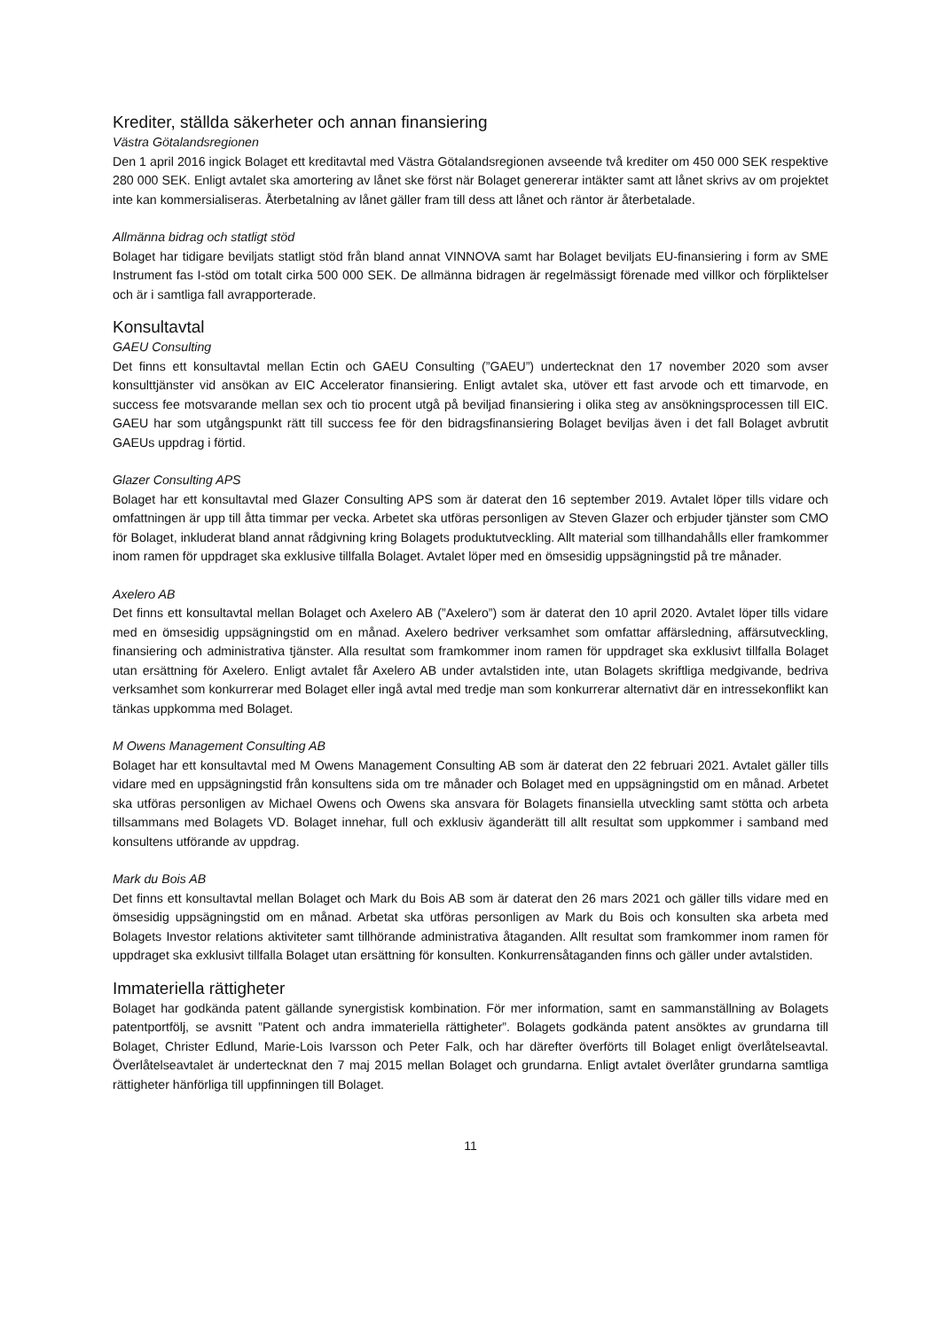Krediter, ställda säkerheter och annan finansiering
Västra Götalandsregionen
Den 1 april 2016 ingick Bolaget ett kreditavtal med Västra Götalandsregionen avseende två krediter om 450 000 SEK respektive 280 000 SEK. Enligt avtalet ska amortering av lånet ske först när Bolaget genererar intäkter samt att lånet skrivs av om projektet inte kan kommersialiseras. Återbetalning av lånet gäller fram till dess att lånet och räntor är återbetalade.
Allmänna bidrag och statligt stöd
Bolaget har tidigare beviljats statligt stöd från bland annat VINNOVA samt har Bolaget beviljats EU-finansiering i form av SME Instrument fas I-stöd om totalt cirka 500 000 SEK. De allmänna bidragen är regelmässigt förenade med villkor och förpliktelser och är i samtliga fall avrapporterade.
Konsultavtal
GAEU Consulting
Det finns ett konsultavtal mellan Ectin och GAEU Consulting (”GAEU”) undertecknat den 17 november 2020 som avser konsulttjänster vid ansökan av EIC Accelerator finansiering. Enligt avtalet ska, utöver ett fast arvode och ett timarvode, en success fee motsvarande mellan sex och tio procent utgå på beviljad finansiering i olika steg av ansökningsprocessen till EIC. GAEU har som utgångspunkt rätt till success fee för den bidragsfinansiering Bolaget beviljas även i det fall Bolaget avbrutit GAEUs uppdrag i förtid.
Glazer Consulting APS
Bolaget har ett konsultavtal med Glazer Consulting APS som är daterat den 16 september 2019. Avtalet löper tills vidare och omfattningen är upp till åtta timmar per vecka. Arbetet ska utföras personligen av Steven Glazer och erbjuder tjänster som CMO för Bolaget, inkluderat bland annat rådgivning kring Bolagets produktutveckling. Allt material som tillhandahålls eller framkommer inom ramen för uppdraget ska exklusive tillfalla Bolaget. Avtalet löper med en ömsesidig uppsägningstid på tre månader.
Axelero AB
Det finns ett konsultavtal mellan Bolaget och Axelero AB (”Axelero”) som är daterat den 10 april 2020. Avtalet löper tills vidare med en ömsesidig uppsägningstid om en månad. Axelero bedriver verksamhet som omfattar affärsledning, affärsutveckling, finansiering och administrativa tjänster. Alla resultat som framkommer inom ramen för uppdraget ska exklusivt tillfalla Bolaget utan ersättning för Axelero. Enligt avtalet får Axelero AB under avtalstiden inte, utan Bolagets skriftliga medgivande, bedriva verksamhet som konkurrerar med Bolaget eller ingå avtal med tredje man som konkurrerar alternativt där en intressekonflikt kan tänkas uppkomma med Bolaget.
M Owens Management Consulting AB
Bolaget har ett konsultavtal med M Owens Management Consulting AB som är daterat den 22 februari 2021. Avtalet gäller tills vidare med en uppsägningstid från konsultens sida om tre månader och Bolaget med en uppsägningstid om en månad. Arbetet ska utföras personligen av Michael Owens och Owens ska ansvara för Bolagets finansiella utveckling samt stötta och arbeta tillsammans med Bolagets VD. Bolaget innehar, full och exklusiv äganderätt till allt resultat som uppkommer i samband med konsultens utförande av uppdrag.
Mark du Bois AB
Det finns ett konsultavtal mellan Bolaget och Mark du Bois AB som är daterat den 26 mars 2021 och gäller tills vidare med en ömsesidig uppsägningstid om en månad. Arbetat ska utföras personligen av Mark du Bois och konsulten ska arbeta med Bolagets Investor relations aktiviteter samt tillhörande administrativa åtaganden. Allt resultat som framkommer inom ramen för uppdraget ska exklusivt tillfalla Bolaget utan ersättning för konsulten. Konkurrensåtaganden finns och gäller under avtalstiden.
Immateriella rättigheter
Bolaget har godkända patent gällande synergistisk kombination. För mer information, samt en sammanställning av Bolagets patentportfölj, se avsnitt ”Patent och andra immateriella rättigheter”. Bolagets godkända patent ansöktes av grundarna till Bolaget, Christer Edlund, Marie-Lois Ivarsson och Peter Falk, och har därefter överförts till Bolaget enligt överlåtelseavtal. Överlåtelseavtalet är undertecknat den 7 maj 2015 mellan Bolaget och grundarna. Enligt avtalet överlåter grundarna samtliga rättigheter hänförliga till uppfinningen till Bolaget.
11